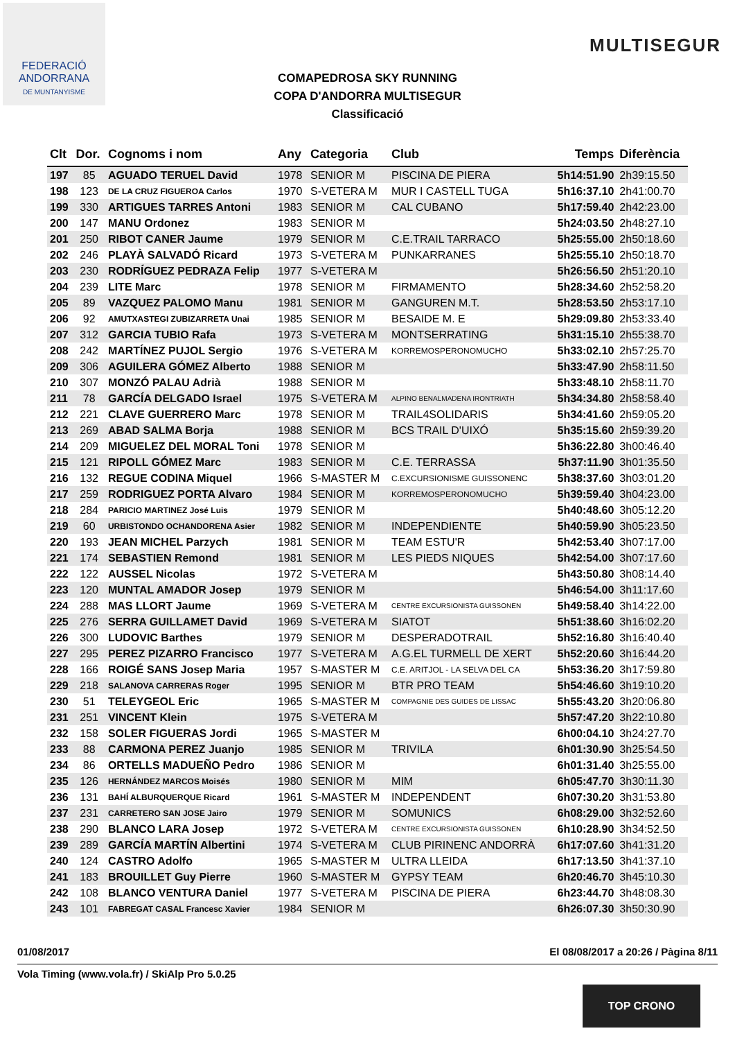FEDERACIÓ
ANDORRANA
DE MUNTANYISME
MULTISEGUR
COMAPEDROSA SKY RUNNING
COPA D'ANDORRA MULTISEGUR
Classificació
| Clt | Dor. | Cognoms i nom | Any | Categoria | Club | Temps | Diferència |
| --- | --- | --- | --- | --- | --- | --- | --- |
| 197 | 85 | AGUADO TERUEL David | 1978 | SENIOR M | PISCINA DE PIERA | 5h14:51.90 | 2h39:15.50 |
| 198 | 123 | DE LA CRUZ FIGUEROA Carlos | 1970 | S-VETERA M | MUR I CASTELL TUGA | 5h16:37.10 | 2h41:00.70 |
| 199 | 330 | ARTIGUES TARRES Antoni | 1983 | SENIOR M | CAL CUBANO | 5h17:59.40 | 2h42:23.00 |
| 200 | 147 | MANU Ordonez | 1983 | SENIOR M | | 5h24:03.50 | 2h48:27.10 |
| 201 | 250 | RIBOT CANER Jaume | 1979 | SENIOR M | C.E.TRAIL TARRACO | 5h25:55.00 | 2h50:18.60 |
| 202 | 246 | PLAYÀ SALVADÓ Ricard | 1973 | S-VETERA M | PUNKARRANES | 5h25:55.10 | 2h50:18.70 |
| 203 | 230 | RODRÍGUEZ PEDRAZA Felip | 1977 | S-VETERA M | | 5h26:56.50 | 2h51:20.10 |
| 204 | 239 | LITE Marc | 1978 | SENIOR M | FIRMAMENTO | 5h28:34.60 | 2h52:58.20 |
| 205 | 89 | VAZQUEZ PALOMO Manu | 1981 | SENIOR M | GANGUREN M.T. | 5h28:53.50 | 2h53:17.10 |
| 206 | 92 | AMUTXASTEGI ZUBIZARRETA Unai | 1985 | SENIOR M | BESAIDE M. E | 5h29:09.80 | 2h53:33.40 |
| 207 | 312 | GARCIA TUBIO Rafa | 1973 | S-VETERA M | MONTSERRATING | 5h31:15.10 | 2h55:38.70 |
| 208 | 242 | MARTÍNEZ PUJOL Sergio | 1976 | S-VETERA M | KORREMOSPERONOMUCHO | 5h33:02.10 | 2h57:25.70 |
| 209 | 306 | AGUILERA GÓMEZ Alberto | 1988 | SENIOR M | | 5h33:47.90 | 2h58:11.50 |
| 210 | 307 | MONZÓ PALAU Adrià | 1988 | SENIOR M | | 5h33:48.10 | 2h58:11.70 |
| 211 | 78 | GARCÍA DELGADO Israel | 1975 | S-VETERA M | ALPINO BENALMADENA IRONTRIATH | 5h34:34.80 | 2h58:58.40 |
| 212 | 221 | CLAVE GUERRERO Marc | 1978 | SENIOR M | TRAIL4SOLIDARIS | 5h34:41.60 | 2h59:05.20 |
| 213 | 269 | ABAD SALMA Borja | 1988 | SENIOR M | BCS TRAIL D'UIXÓ | 5h35:15.60 | 2h59:39.20 |
| 214 | 209 | MIGUELEZ DEL MORAL Toni | 1978 | SENIOR M | | 5h36:22.80 | 3h00:46.40 |
| 215 | 121 | RIPOLL GÓMEZ Marc | 1983 | SENIOR M | C.E. TERRASSA | 5h37:11.90 | 3h01:35.50 |
| 216 | 132 | REGUE CODINA Miquel | 1966 | S-MASTER M | C.EXCURSIONISME GUISSONENC | 5h38:37.60 | 3h03:01.20 |
| 217 | 259 | RODRIGUEZ PORTA Alvaro | 1984 | SENIOR M | KORREMOSPERONOMUCHO | 5h39:59.40 | 3h04:23.00 |
| 218 | 284 | PARICIO MARTINEZ José Luis | 1979 | SENIOR M | | 5h40:48.60 | 3h05:12.20 |
| 219 | 60 | URBISTONDO OCHANDORENA Asier | 1982 | SENIOR M | INDEPENDIENTE | 5h40:59.90 | 3h05:23.50 |
| 220 | 193 | JEAN MICHEL Parzych | 1981 | SENIOR M | TEAM ESTU'R | 5h42:53.40 | 3h07:17.00 |
| 221 | 174 | SEBASTIEN Remond | 1981 | SENIOR M | LES PIEDS NIQUES | 5h42:54.00 | 3h07:17.60 |
| 222 | 122 | AUSSEL Nicolas | 1972 | S-VETERA M | | 5h43:50.80 | 3h08:14.40 |
| 223 | 120 | MUNTAL AMADOR Josep | 1979 | SENIOR M | | 5h46:54.00 | 3h11:17.60 |
| 224 | 288 | MAS LLORT Jaume | 1969 | S-VETERA M | CENTRE EXCURSIONISTA GUISSONEN | 5h49:58.40 | 3h14:22.00 |
| 225 | 276 | SERRA GUILLAMET David | 1969 | S-VETERA M | SIATOT | 5h51:38.60 | 3h16:02.20 |
| 226 | 300 | LUDOVIC Barthes | 1979 | SENIOR M | DESPERADOTRAIL | 5h52:16.80 | 3h16:40.40 |
| 227 | 295 | PEREZ PIZARRO Francisco | 1977 | S-VETERA M | A.G.EL TURMELL DE XERT | 5h52:20.60 | 3h16:44.20 |
| 228 | 166 | ROIGÉ SANS Josep Maria | 1957 | S-MASTER M | C.E. ARITJOL - LA SELVA DEL CA | 5h53:36.20 | 3h17:59.80 |
| 229 | 218 | SALANOVA CARRERAS Roger | 1995 | SENIOR M | BTR PRO TEAM | 5h54:46.60 | 3h19:10.20 |
| 230 | 51 | TELEYGEOL Eric | 1965 | S-MASTER M | COMPAGNIE DES GUIDES DE LISSAC | 5h55:43.20 | 3h20:06.80 |
| 231 | 251 | VINCENT Klein | 1975 | S-VETERA M | | 5h57:47.20 | 3h22:10.80 |
| 232 | 158 | SOLER FIGUERAS Jordi | 1965 | S-MASTER M | | 6h00:04.10 | 3h24:27.70 |
| 233 | 88 | CARMONA PEREZ Juanjo | 1985 | SENIOR M | TRIVILA | 6h01:30.90 | 3h25:54.50 |
| 234 | 86 | ORTELLS MADUEÑO Pedro | 1986 | SENIOR M | | 6h01:31.40 | 3h25:55.00 |
| 235 | 126 | HERNÁNDEZ MARCOS Moisés | 1980 | SENIOR M | MIM | 6h05:47.70 | 3h30:11.30 |
| 236 | 131 | BAHÍ ALBURQUERQUE Ricard | 1961 | S-MASTER M | INDEPENDENT | 6h07:30.20 | 3h31:53.80 |
| 237 | 231 | CARRETERO SAN JOSE Jairo | 1979 | SENIOR M | SOMUNICS | 6h08:29.00 | 3h32:52.60 |
| 238 | 290 | BLANCO LARA Josep | 1972 | S-VETERA M | CENTRE EXCURSIONISTA GUISSONEN | 6h10:28.90 | 3h34:52.50 |
| 239 | 289 | GARCÍA MARTÍN Albertini | 1974 | S-VETERA M | CLUB PIRINENC ANDORRÀ | 6h17:07.60 | 3h41:31.20 |
| 240 | 124 | CASTRO Adolfo | 1965 | S-MASTER M | ULTRA LLEIDA | 6h17:13.50 | 3h41:37.10 |
| 241 | 183 | BROUILLET Guy Pierre | 1960 | S-MASTER M | GYPSY TEAM | 6h20:46.70 | 3h45:10.30 |
| 242 | 108 | BLANCO VENTURA Daniel | 1977 | S-VETERA M | PISCINA DE PIERA | 6h23:44.70 | 3h48:08.30 |
| 243 | 101 | FABREGAT CASAL Francesc Xavier | 1984 | SENIOR M | | 6h26:07.30 | 3h50:30.90 |
01/08/2017 El 08/08/2017 a 20:26 / Pàgina 8/11
Vola Timing (www.vola.fr) / SkiAlp Pro 5.0.25
TOP CRONO